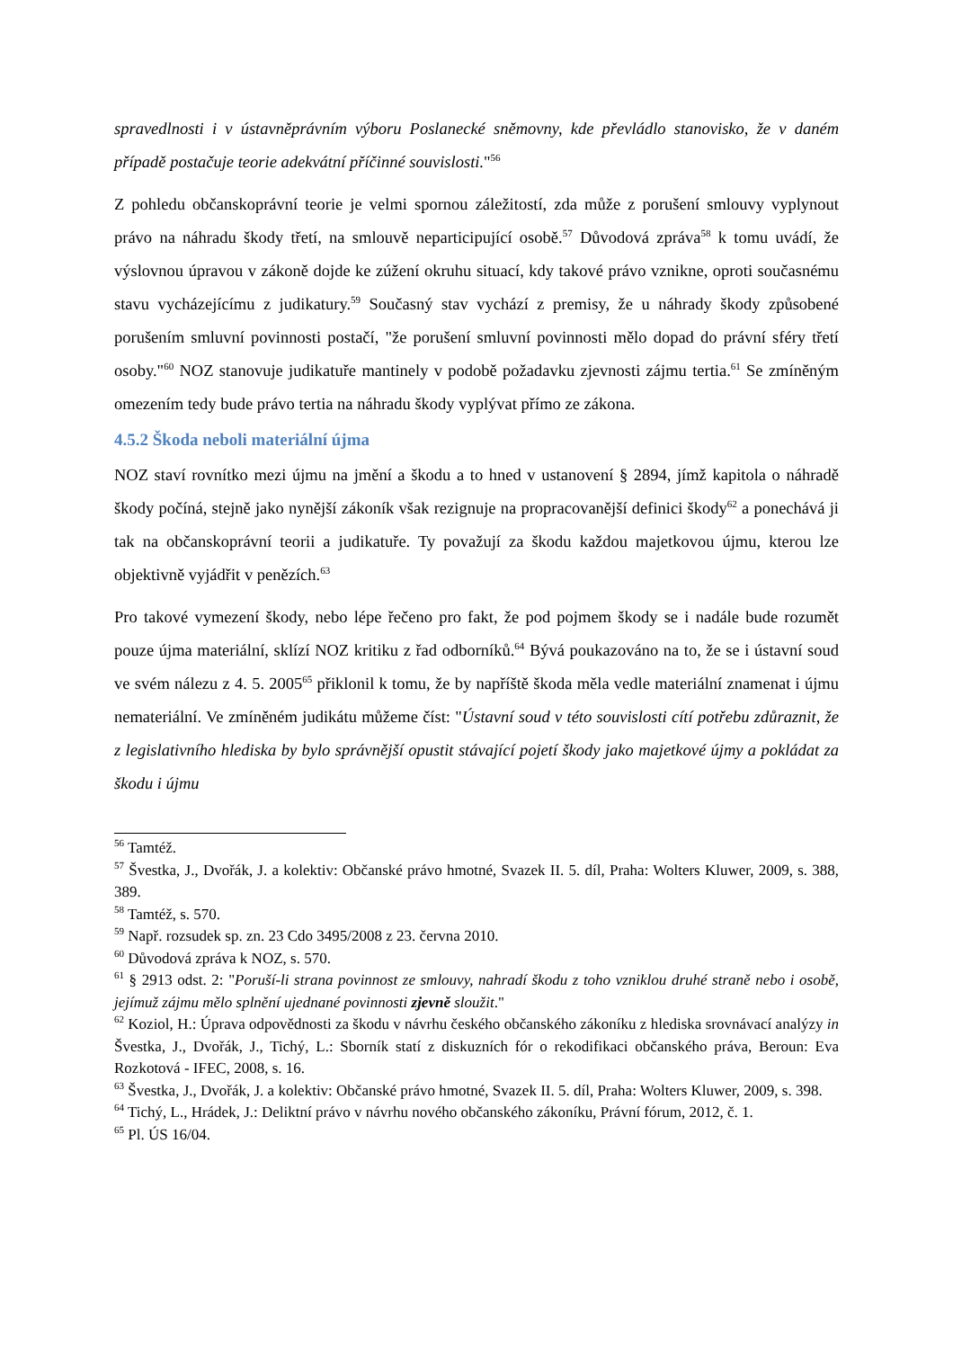spravedlnosti i v ústavněprávním výboru Poslanecké sněmovny, kde převládlo stanovisko, že v daném případě postačuje teorie adekvátní příčinné souvislosti."<sup>56</sup>
Z pohledu občanskoprávní teorie je velmi spornou záležitostí, zda může z porušení smlouvy vyplynout právo na náhradu škody třetí, na smlouvě neparticipující osobě.<sup>57</sup> Důvodová zpráva<sup>58</sup> k tomu uvádí, že výslovnou úpravou v zákoně dojde ke zúžení okruhu situací, kdy takové právo vznikne, oproti současnému stavu vycházejícímu z judikatury.<sup>59</sup> Současný stav vychází z premisy, že u náhrady škody způsobené porušením smluvní povinnosti postačí, "že porušení smluvní povinnosti mělo dopad do právní sféry třetí osoby."<sup>60</sup> NOZ stanovuje judikatuře mantinely v podobě požadavku zjevnosti zájmu tertia.<sup>61</sup> Se zmíněným omezením tedy bude právo tertia na náhradu škody vyplývat přímo ze zákona.
4.5.2 Škoda neboli materiální újma
NOZ staví rovnítko mezi újmu na jmění a škodu a to hned v ustanovení § 2894, jímž kapitola o náhradě škody počíná, stejně jako nynější zákoník však rezignuje na propracovanější definici škody<sup>62</sup> a ponechává ji tak na občanskoprávní teorii a judikatuře. Ty považují za škodu každou majetkovou újmu, kterou lze objektivně vyjádřit v penězích.<sup>63</sup>
Pro takové vymezení škody, nebo lépe řečeno pro fakt, že pod pojmem škody se i nadále bude rozumět pouze újma materiální, sklízí NOZ kritiku z řad odborníků.<sup>64</sup> Bývá poukazováno na to, že se i ústavní soud ve svém nálezu z 4. 5. 2005<sup>65</sup> přiklonil k tomu, že by napříště škoda měla vedle materiální znamenat i újmu nemateriální. Ve zmíněném judikátu můžeme číst: "Ústavní soud v této souvislosti cítí potřebu zdůraznit, že z legislativního hlediska by bylo správnější opustit stávající pojetí škody jako majetkové újmy a pokládat za škodu i újmu
<sup>56</sup> Tamtéž.
<sup>57</sup> Švestka, J., Dvořák, J. a kolektiv: Občanské právo hmotné, Svazek II. 5. díl, Praha: Wolters Kluwer, 2009, s. 388, 389.
<sup>58</sup> Tamtéž, s. 570.
<sup>59</sup> Např. rozsudek sp. zn. 23 Cdo 3495/2008 z 23. června 2010.
<sup>60</sup> Důvodová zpráva k NOZ, s. 570.
<sup>61</sup> § 2913 odst. 2: "Poruší-li strana povinnost ze smlouvy, nahradí škodu z toho vzniklou druhé straně nebo i osobě, jejímuž zájmu mělo splnění ujednané povinnosti zjevně sloužit."
<sup>62</sup> Koziol, H.: Úprava odpovědnosti za škodu v návrhu českého občanského zákoníku z hlediska srovnávací analýzy in Švestka, J., Dvořák, J., Tichý, L.: Sborník statí z diskuzních fór o rekodifikaci občanského práva, Beroun: Eva Rozkotová - IFEC, 2008, s. 16.
<sup>63</sup> Švestka, J., Dvořák, J. a kolektiv: Občanské právo hmotné, Svazek II. 5. díl, Praha: Wolters Kluwer, 2009, s. 398.
<sup>64</sup> Tichý, L., Hrádek, J.: Deliktní právo v návrhu nového občanského zákoníku, Právní fórum, 2012, č. 1.
<sup>65</sup> Pl. ÚS 16/04.